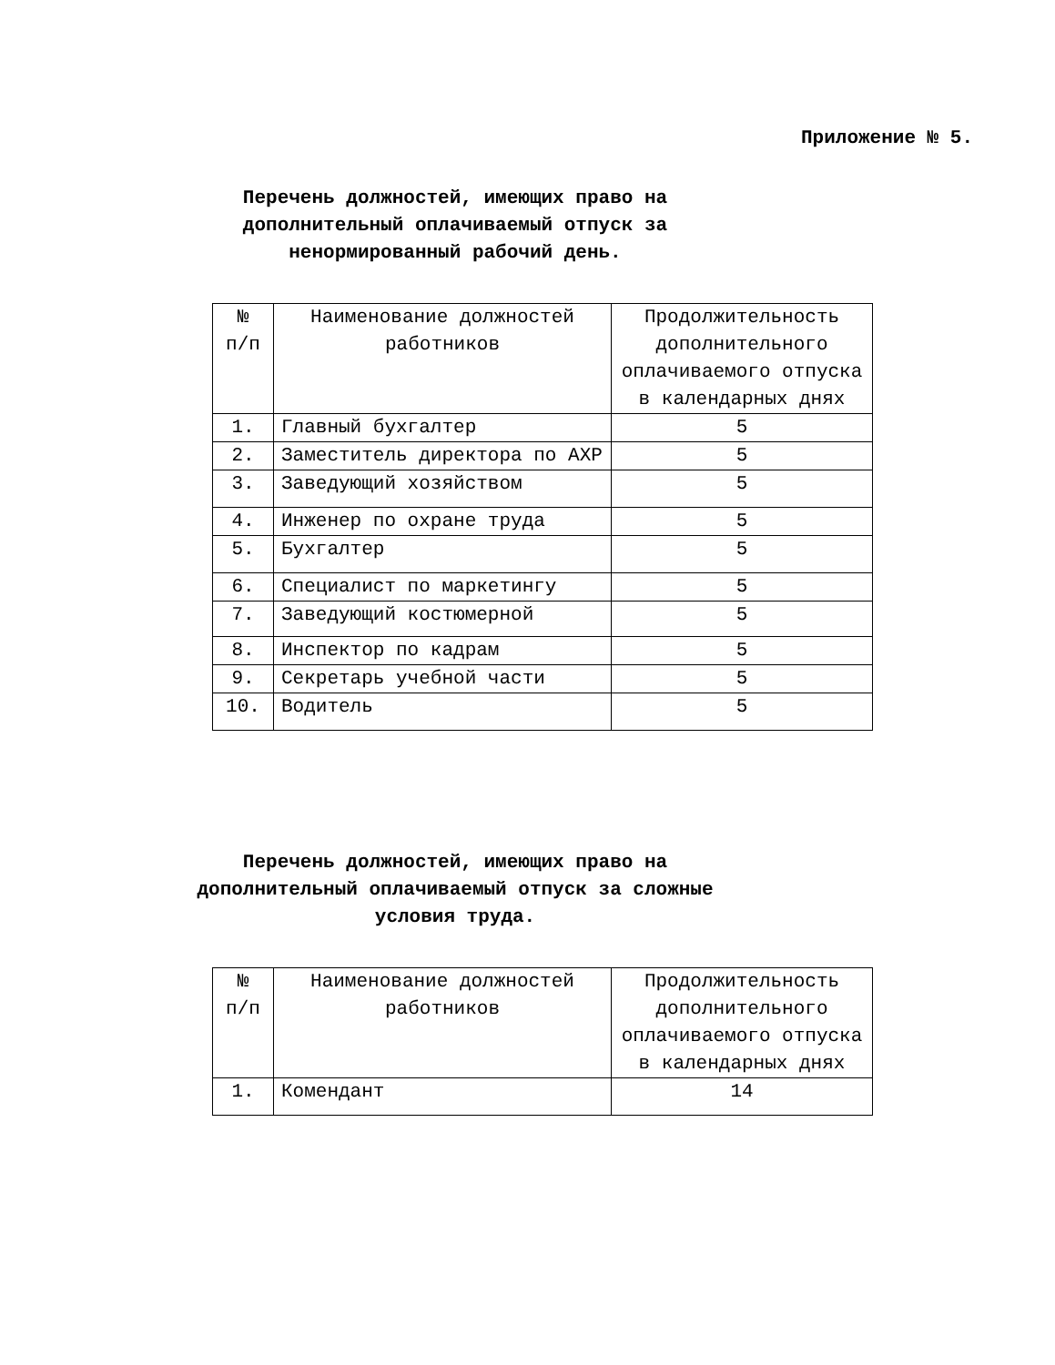Приложение № 5.
Перечень должностей, имеющих право на дополнительный оплачиваемый отпуск за ненормированный рабочий день.
| № п/п | Наименование должностей работников | Продолжительность дополнительного оплачиваемого отпуска в календарных днях |
| --- | --- | --- |
| 1. | Главный бухгалтер | 5 |
| 2. | Заместитель директора по АХР | 5 |
| 3. | Заведующий хозяйством | 5 |
| 4. | Инженер по охране труда | 5 |
| 5. | Бухгалтер | 5 |
| 6. | Специалист по маркетингу | 5 |
| 7. | Заведующий костюмерной | 5 |
| 8. | Инспектор по кадрам | 5 |
| 9. | Секретарь учебной части | 5 |
| 10. | Водитель | 5 |
Перечень должностей, имеющих право на дополнительный оплачиваемый отпуск за сложные условия труда.
| № п/п | Наименование должностей работников | Продолжительность дополнительного оплачиваемого отпуска в календарных днях |
| --- | --- | --- |
| 1. | Комендант | 14 |